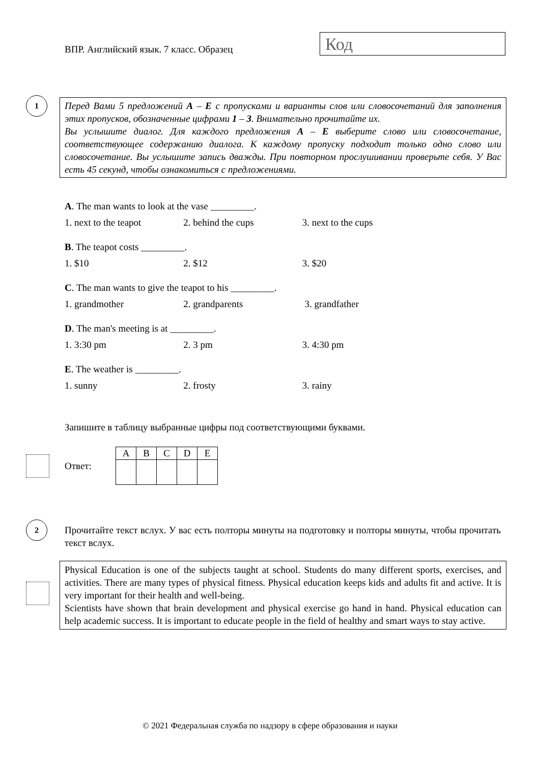ВПР. Английский язык. 7 класс. Образец
Код
1
Перед Вами 5 предложений A – E с пропусками и варианты слов или словосочетаний для заполнения этих пропусков, обозначенные цифрами 1 – 3. Внимательно прочитайте их.
Вы услышите диалог. Для каждого предложения A – E выберите слово или словосочетание, соответствующее содержанию диалога. К каждому пропуску подходит только одно слово или словосочетание. Вы услышите запись дважды. При повторном прослушивании проверьте себя. У Вас есть 45 секунд, чтобы ознакомиться с предложениями.
A. The man wants to look at the vase _________.
1. next to the teapot 2. behind the cups 3. next to the cups
B. The teapot costs _________.
1. $10 2. $12 3. $20
C. The man wants to give the teapot to his _________.
1. grandmother 2. grandparents 3. grandfather
D. The man's meeting is at _________.
1. 3:30 pm 2. 3 pm 3. 4:30 pm
E. The weather is _________.
1. sunny 2. frosty 3. rainy
Запишите в таблицу выбранные цифры под соответствующими буквами.
Ответ:
| A | B | C | D | E |
| --- | --- | --- | --- | --- |
2
Прочитайте текст вслух. У вас есть полторы минуты на подготовку и полторы минуты, чтобы прочитать текст вслух.
Physical Education is one of the subjects taught at school. Students do many different sports, exercises, and activities. There are many types of physical fitness. Physical education keeps kids and adults fit and active. It is very important for their health and well-being.
Scientists have shown that brain development and physical exercise go hand in hand. Physical education can help academic success. It is important to educate people in the field of healthy and smart ways to stay active.
© 2021 Федеральная служба по надзору в сфере образования и науки